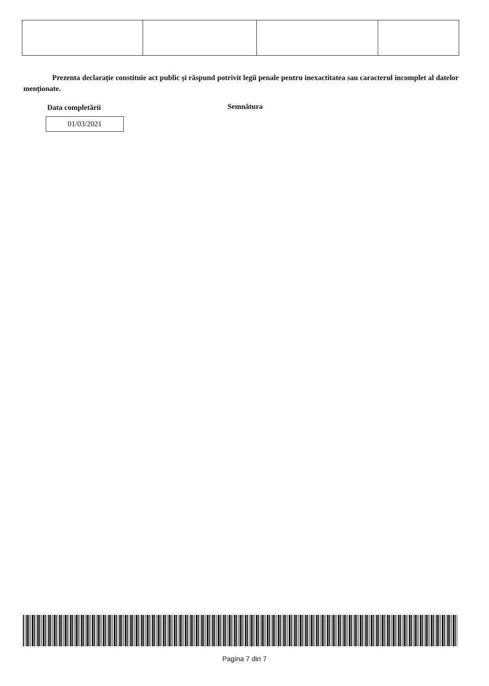Prezenta declarație constituie act public și răspund potrivit legii penale pentru inexactitatea sau caracterul incomplet al datelor menționate.
Data completării Semnătura
01/03/2021
Pagina 7 din 7